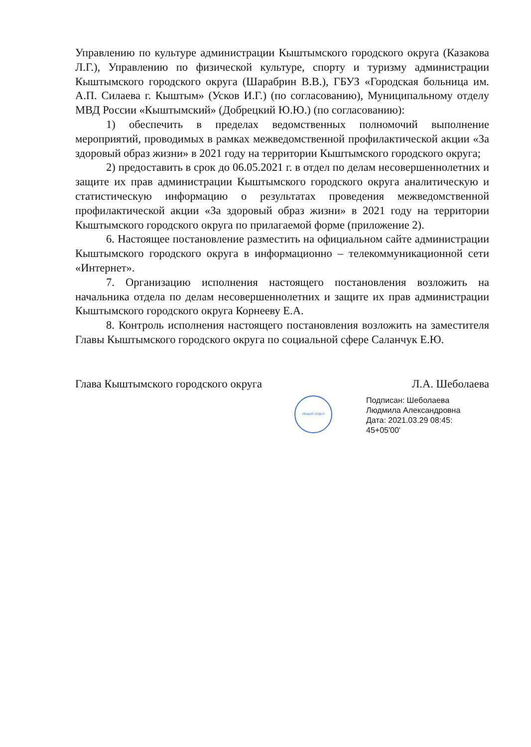Управлению по культуре администрации Кыштымского городского округа (Казакова Л.Г.), Управлению по физической культуре, спорту и туризму администрации Кыштымского городского округа (Шарабрин В.В.), ГБУЗ «Городская больница им. А.П. Силаева г. Кыштым» (Усков И.Г.) (по согласованию), Муниципальному отделу МВД России «Кыштымский» (Добрецкий Ю.Ю.) (по согласованию):
1) обеспечить в пределах ведомственных полномочий выполнение мероприятий, проводимых в рамках межведомственной профилактической акции «За здоровый образ жизни» в 2021 году на территории Кыштымского городского округа;
2) предоставить в срок до 06.05.2021 г. в отдел по делам несовершеннолетних и защите их прав администрации Кыштымского городского округа аналитическую и статистическую информацию о результатах проведения межведомственной профилактической акции «За здоровый образ жизни» в 2021 году на территории Кыштымского городского округа по прилагаемой форме (приложение 2).
6. Настоящее постановление разместить на официальном сайте администрации Кыштымского городского округа в информационно – телекоммуникационной сети «Интернет».
7. Организацию исполнения настоящего постановления возложить на начальника отдела по делам несовершеннолетних и защите их прав администрации Кыштымского городского округа Корнееву Е.А.
8. Контроль исполнения настоящего постановления возложить на заместителя Главы Кыштымского городского округа по социальной сфере Саланчук Е.Ю.
Глава Кыштымского городского округа Л.А. Шеболаева
ОБЩИЙ ОТДЕЛ
Подписан: Шеболаева
Людмила Александровна
Дата: 2021.03.29 08:45:
45+05'00'